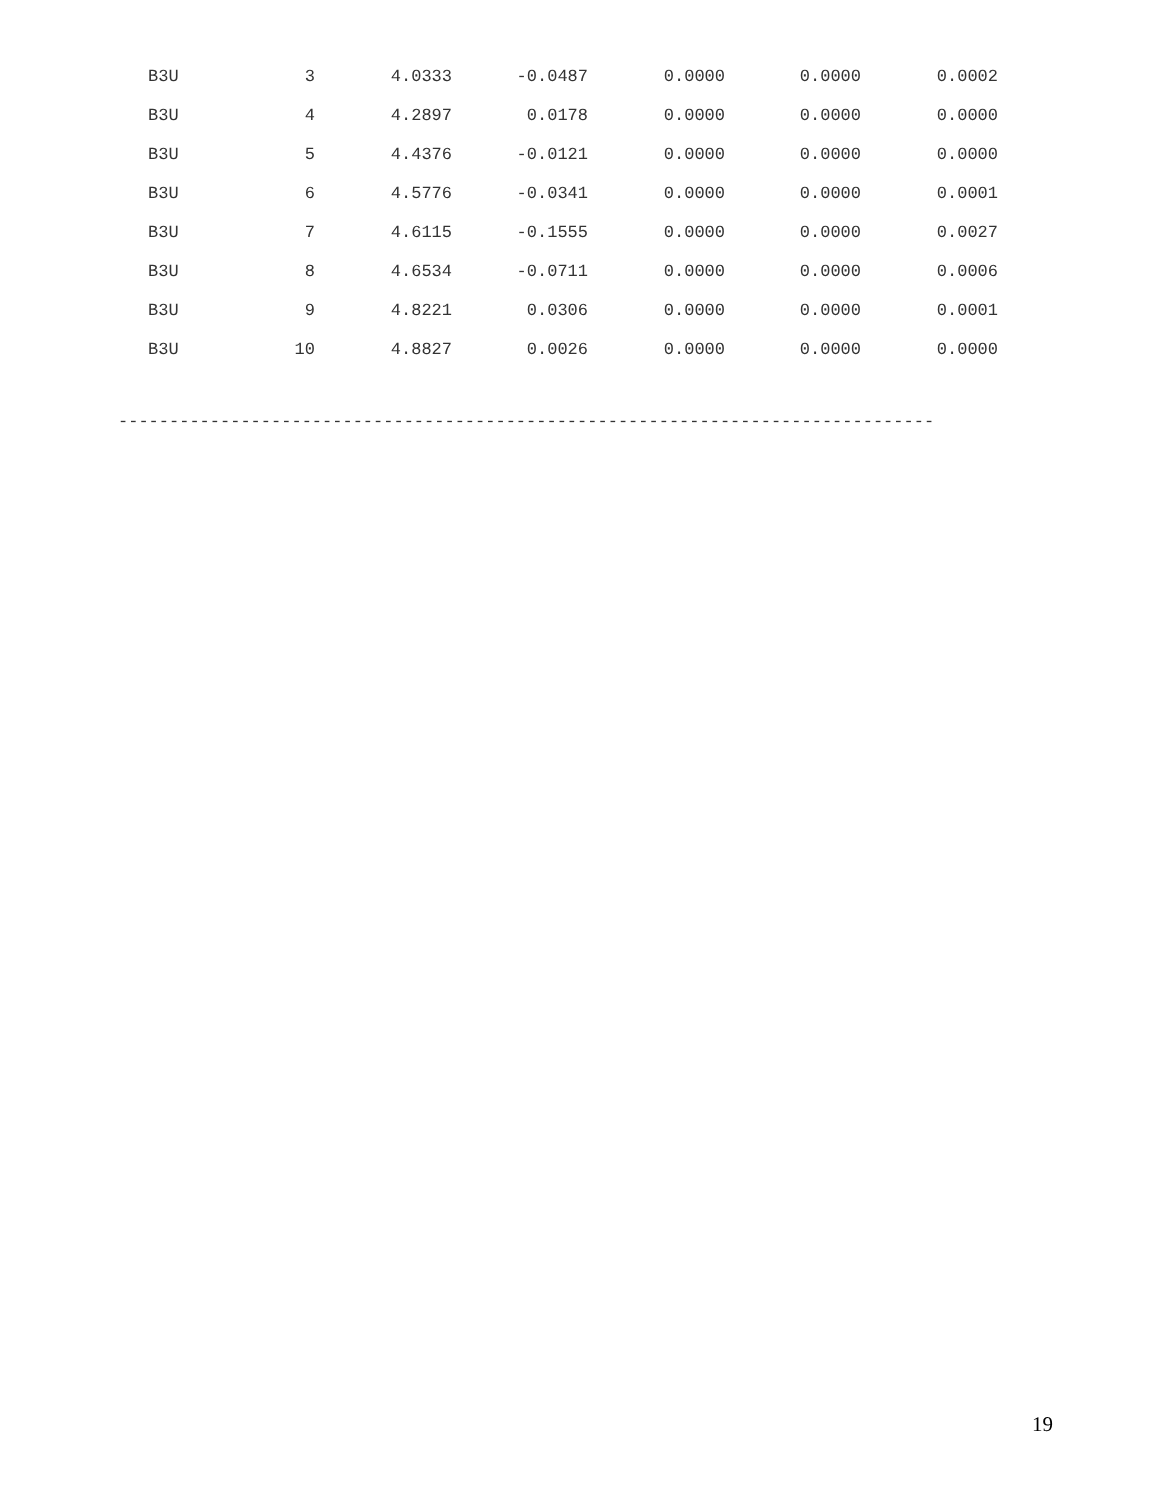| B3U | 3 | 4.0333 | -0.0487 | 0.0000 | 0.0000 | 0.0002 |
| B3U | 4 | 4.2897 | 0.0178 | 0.0000 | 0.0000 | 0.0000 |
| B3U | 5 | 4.4376 | -0.0121 | 0.0000 | 0.0000 | 0.0000 |
| B3U | 6 | 4.5776 | -0.0341 | 0.0000 | 0.0000 | 0.0001 |
| B3U | 7 | 4.6115 | -0.1555 | 0.0000 | 0.0000 | 0.0027 |
| B3U | 8 | 4.6534 | -0.0711 | 0.0000 | 0.0000 | 0.0006 |
| B3U | 9 | 4.8221 | 0.0306 | 0.0000 | 0.0000 | 0.0001 |
| B3U | 10 | 4.8827 | 0.0026 | 0.0000 | 0.0000 | 0.0000 |
--------------------------------------------------------------------------------
19